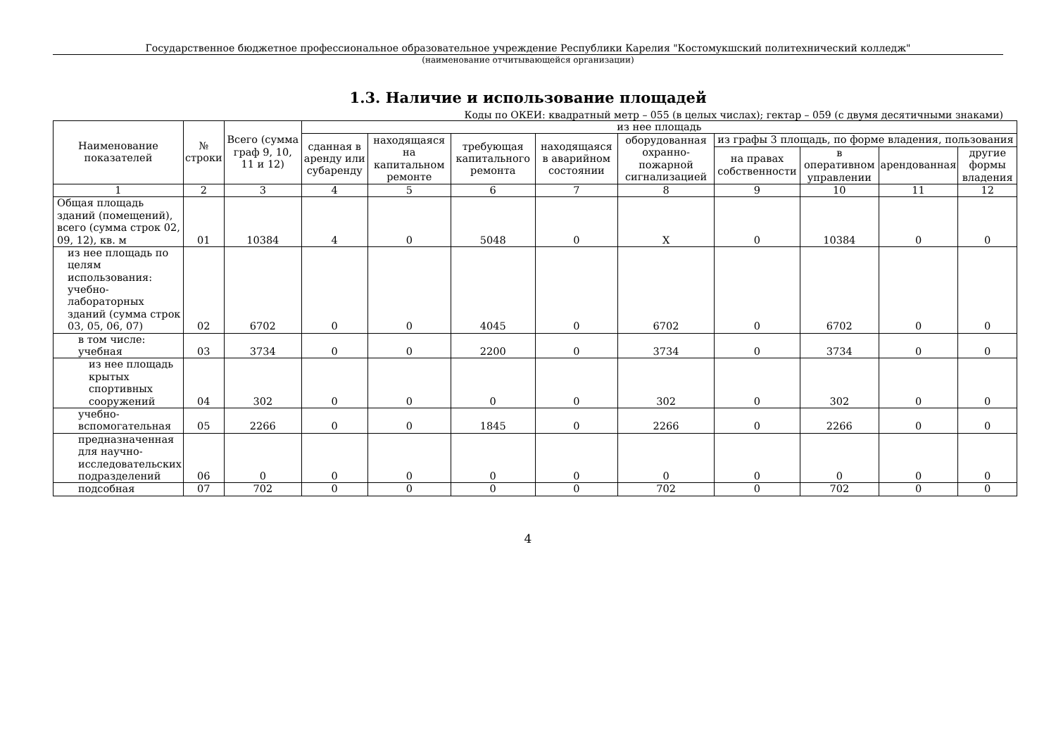Государственное бюджетное профессиональное образовательное учреждение Республики Карелия "Костомукшский политехнический колледж"
(наименование отчитывающейся организации)
1.3. Наличие и использование площадей
Коды по ОКЕИ: квадратный метр – 055 (в целых числах); гектар – 059 (с двумя десятичными знаками)
| Наименование показателей | № строки | Всего (сумма граф 9, 10, 11 и 12) | из нее площадь | | | | | | | | |
| --- | --- | --- | --- | --- | --- | --- | --- | --- | --- | --- | --- |
| | | | сданная в аренду или субаренду | находящаяся на капитальном ремонте | требующая капитального ремонта | находящаяся в аварийном состоянии | оборудованная охранно-пожарной сигнализацией | из графы 3 площадь, по форме владения, пользования | | | |
| | | | | | | | | на правах собственности | в оперативном управлении | арендованная | другие формы владения |
| 1 | 2 | 3 | 4 | 5 | 6 | 7 | 8 | 9 | 10 | 11 | 12 |
| Общая площадь зданий (помещений), всего (сумма строк 02, 09, 12), кв. м | 01 | 10384 | 4 | 0 | 5048 | 0 | X | 0 | 10384 | 0 | 0 |
| из нее площадь по целям использования: учебно-лабораторных зданий (сумма строк 03, 05, 06, 07) | 02 | 6702 | 0 | 0 | 4045 | 0 | 6702 | 0 | 6702 | 0 | 0 |
| в том числе: учебная | 03 | 3734 | 0 | 0 | 2200 | 0 | 3734 | 0 | 3734 | 0 | 0 |
| из нее площадь крытых спортивных сооружений | 04 | 302 | 0 | 0 | 0 | 0 | 302 | 0 | 302 | 0 | 0 |
| учебно-вспомогательная | 05 | 2266 | 0 | 0 | 1845 | 0 | 2266 | 0 | 2266 | 0 | 0 |
| предназначенная для научно-исследовательских подразделений | 06 | 0 | 0 | 0 | 0 | 0 | 0 | 0 | 0 | 0 | 0 |
| подсобная | 07 | 702 | 0 | 0 | 0 | 0 | 702 | 0 | 702 | 0 | 0 |
4